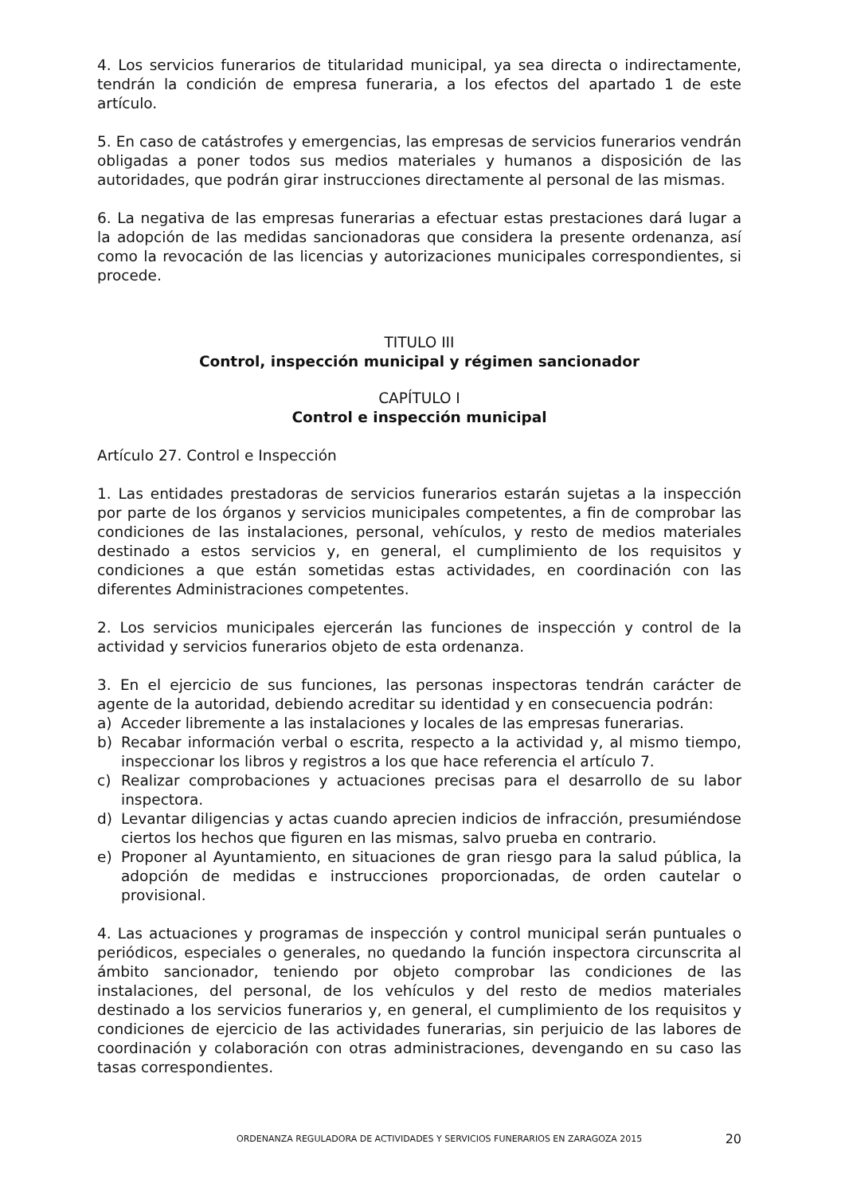4. Los servicios funerarios de titularidad municipal, ya sea directa o indirectamente, tendrán la condición de empresa funeraria, a los efectos del apartado 1 de este artículo.
5. En caso de catástrofes y emergencias, las empresas de servicios funerarios vendrán obligadas a poner todos sus medios materiales y humanos a disposición de las autoridades, que podrán girar instrucciones directamente al personal de las mismas.
6. La negativa de las empresas funerarias a efectuar estas prestaciones dará lugar a la adopción de las medidas sancionadoras que considera la presente ordenanza, así como la revocación de las licencias y autorizaciones municipales correspondientes, si procede.
TITULO III
Control, inspección municipal y régimen sancionador
CAPÍTULO I
Control e inspección municipal
Artículo 27. Control e Inspección
1. Las entidades prestadoras de servicios funerarios estarán sujetas a la inspección por parte de los órganos y servicios municipales competentes, a fin de comprobar las condiciones de las instalaciones, personal, vehículos, y resto de medios materiales destinado a estos servicios y, en general, el cumplimiento de los requisitos y condiciones a que están sometidas estas actividades, en coordinación con las diferentes Administraciones competentes.
2. Los servicios municipales ejercerán las funciones de inspección y control de la actividad y servicios funerarios objeto de esta ordenanza.
3. En el ejercicio de sus funciones, las personas inspectoras tendrán carácter de agente de la autoridad, debiendo acreditar su identidad y en consecuencia podrán:
a) Acceder libremente a las instalaciones y locales de las empresas funerarias.
b) Recabar información verbal o escrita, respecto a la actividad y, al mismo tiempo, inspeccionar los libros y registros a los que hace referencia el artículo 7.
c) Realizar comprobaciones y actuaciones precisas para el desarrollo de su labor inspectora.
d) Levantar diligencias y actas cuando aprecien indicios de infracción, presumiéndose ciertos los hechos que figuren en las mismas, salvo prueba en contrario.
e) Proponer al Ayuntamiento, en situaciones de gran riesgo para la salud pública, la adopción de medidas e instrucciones proporcionadas, de orden cautelar o provisional.
4. Las actuaciones y programas de inspección y control municipal serán puntuales o periódicos, especiales o generales, no quedando la función inspectora circunscrita al ámbito sancionador, teniendo por objeto comprobar las condiciones de las instalaciones, del personal, de los vehículos y del resto de medios materiales destinado a los servicios funerarios y, en general, el cumplimiento de los requisitos y condiciones de ejercicio de las actividades funerarias, sin perjuicio de las labores de coordinación y colaboración con otras administraciones, devengando en su caso las tasas correspondientes.
ORDENANZA REGULADORA DE ACTIVIDADES Y SERVICIOS FUNERARIOS EN ZARAGOZA 2015 20